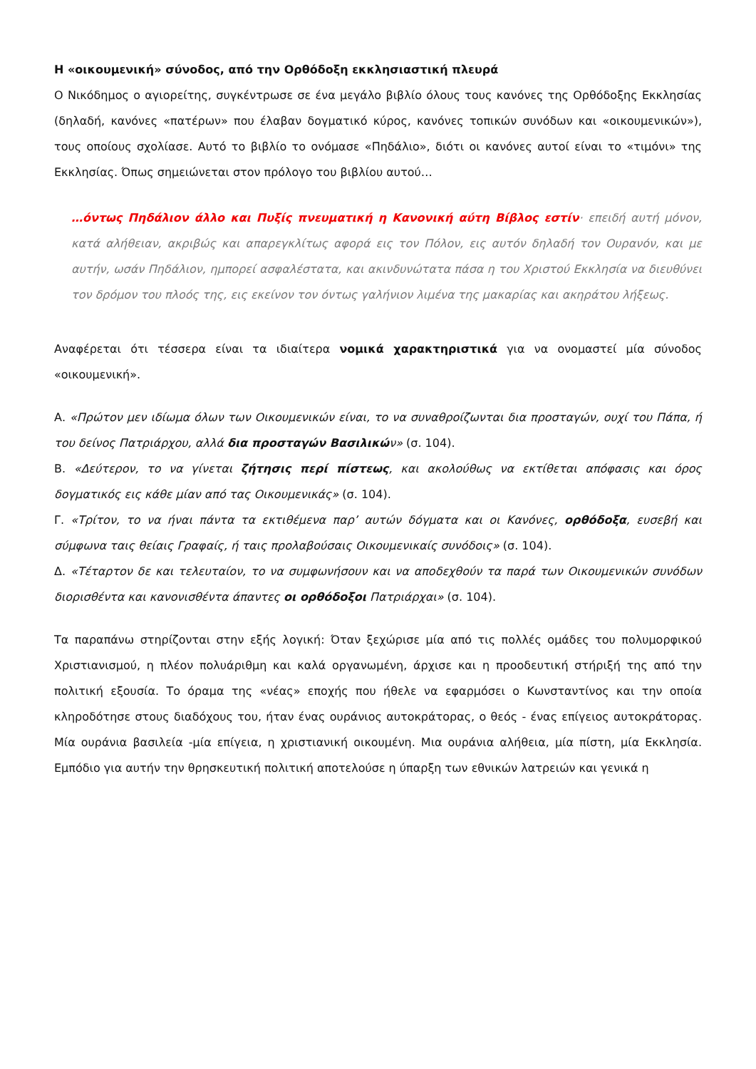Η «οικουμενική» σύνοδος, από την Ορθόδοξη εκκλησιαστική πλευρά
Ο Νικόδημος ο αγιορείτης, συγκέντρωσε σε ένα μεγάλο βιβλίο όλους τους κανόνες της Ορθόδοξης Εκκλησίας (δηλαδή, κανόνες «πατέρων» που έλαβαν δογματικό κύρος, κανόνες τοπικών συνόδων και «οικουμενικών»), τους οποίους σχολίασε. Αυτό το βιβλίο το ονόμασε «Πηδάλιο», διότι οι κανόνες αυτοί είναι το «τιμόνι» της Εκκλησίας. Όπως σημειώνεται στον πρόλογο του βιβλίου αυτού…
…όντως Πηδάλιον άλλο και Πυξίς πνευματική η Κανονική αύτη Βίβλος εστίν· επειδή αυτή μόνον, κατά αλήθειαν, ακριβώς και απαρεγκλίτως αφορά εις τον Πόλον, εις αυτόν δηλαδή τον Ουρανόν, και με αυτήν, ωσάν Πηδάλιον, ημπορεί ασφαλέστατα, και ακινδυνώτατα πάσα η του Χριστού Εκκλησία να διευθύνει τον δρόμον του πλοός της, εις εκείνον τον όντως γαλήνιον λιμένα της μακαρίας και ακηράτου λήξεως.
Αναφέρεται ότι τέσσερα είναι τα ιδιαίτερα νομικά χαρακτηριστικά για να ονομαστεί μία σύνοδος «οικουμενική».
Α. «Πρώτον μεν ιδίωμα όλων των Οικουμενικών είναι, το να συναθροίζωνται δια προσταγών, ουχί του Πάπα, ή του δείνος Πατριάρχου, αλλά δια προσταγών Βασιλικών» (σ. 104).
Β. «Δεύτερον, το να γίνεται ζήτησις περί πίστεως, και ακολούθως να εκτίθεται απόφασις και όρος δογματικός εις κάθε μίαν από τας Οικουμενικάς» (σ. 104).
Γ. «Τρίτον, το να ήναι πάντα τα εκτιθέμενα παρ’ αυτών δόγματα και οι Κανόνες, ορθόδοξα, ευσεβή και σύμφωνα ταις θείαις Γραφαίς, ή ταις προλαβούσαις Οικουμενικαίς συνόδοις» (σ. 104).
Δ. «Τέταρτον δε και τελευταίον, το να συμφωνήσουν και να αποδεχθούν τα παρά των Οικουμενικών συνόδων διορισθέντα και κανονισθέντα άπαντες οι ορθόδοξοι Πατριάρχαι» (σ. 104).
Τα παραπάνω στηρίζονται στην εξής λογική: Όταν ξεχώρισε μία από τις πολλές ομάδες του πολυμορφικού Χριστιανισμού, η πλέον πολυάριθμη και καλά οργανωμένη, άρχισε και η προοδευτική στήριξή της από την πολιτική εξουσία. Το όραμα της «νέας» εποχής που ήθελε να εφαρμόσει ο Κωνσταντίνος και την οποία κληροδότησε στους διαδόχους του, ήταν ένας ουράνιος αυτοκράτορας, ο θεός - ένας επίγειος αυτοκράτορας. Μία ουράνια βασιλεία -μία επίγεια, η χριστιανική οικουμένη. Μια ουράνια αλήθεια, μία πίστη, μία Εκκλησία. Εμπόδιο για αυτήν την θρησκευτική πολιτική αποτελούσε η ύπαρξη των εθνικών λατρειών και γενικά η